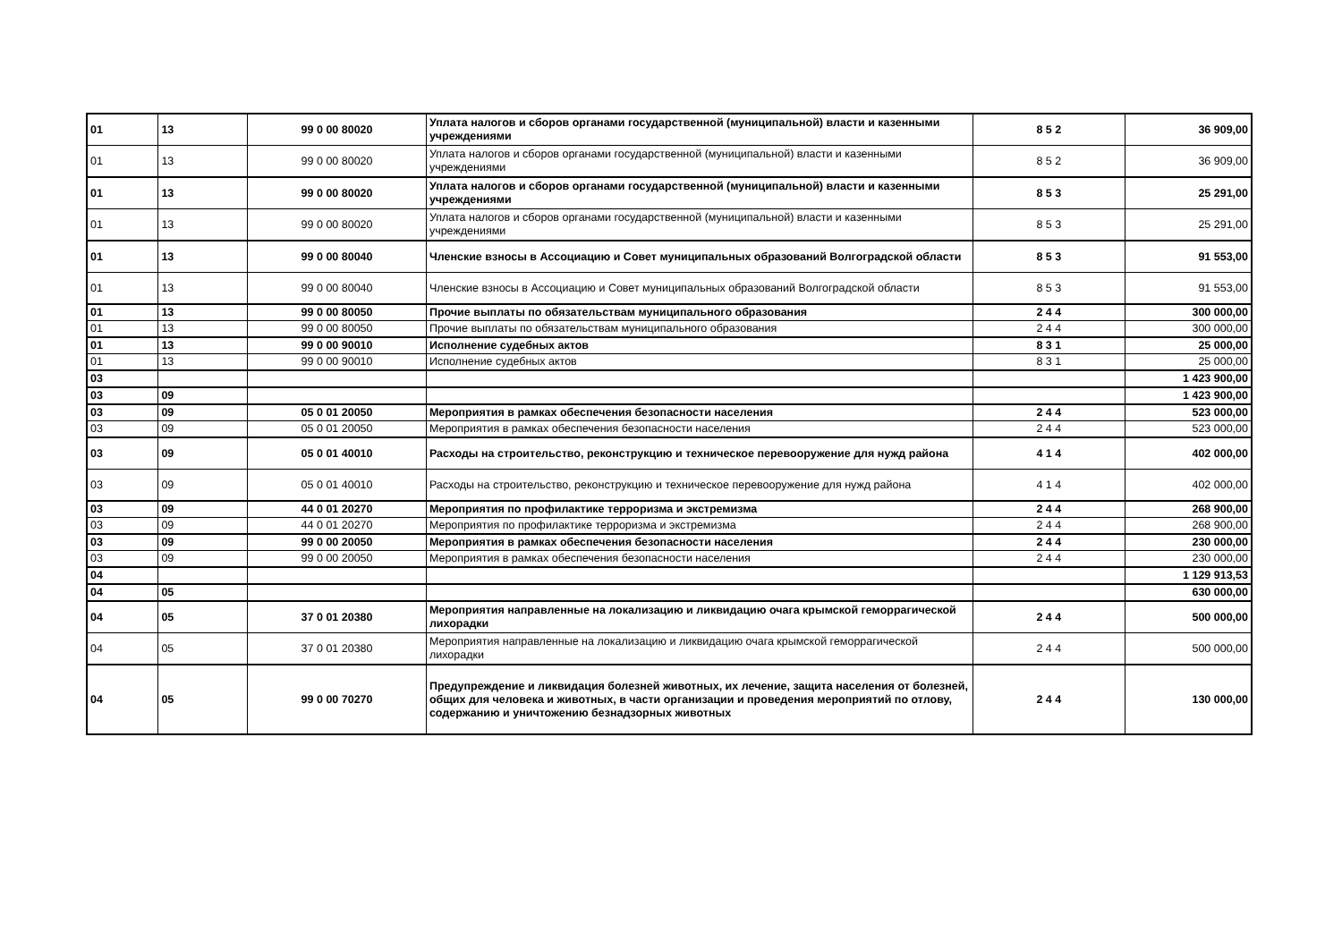| 01 | 13 | 99 0 00 80020 | Уплата налогов и сборов органами государственной (муниципальной) власти и казенными учреждениями | 8 5 2 | 36 909,00 |
| 01 | 13 | 99 0 00 80020 | Уплата налогов и сборов органами государственной (муниципальной) власти и казенными учреждениями | 8 5 2 | 36 909,00 |
| 01 | 13 | 99 0 00 80020 | Уплата налогов и сборов органами государственной (муниципальной) власти и казенными учреждениями | 8 5 3 | 25 291,00 |
| 01 | 13 | 99 0 00 80020 | Уплата налогов и сборов органами государственной (муниципальной) власти и казенными учреждениями | 8 5 3 | 25 291,00 |
| 01 | 13 | 99 0 00 80040 | Членские взносы в Ассоциацию и Совет муниципальных образований Волгоградской области | 8 5 3 | 91 553,00 |
| 01 | 13 | 99 0 00 80040 | Членские взносы в Ассоциацию и Совет муниципальных образований Волгоградской области | 8 5 3 | 91 553,00 |
| 01 | 13 | 99 0 00 80050 | Прочие выплаты по обязательствам муниципального образования | 2 4 4 | 300 000,00 |
| 01 | 13 | 99 0 00 80050 | Прочие выплаты по обязательствам муниципального образования | 2 4 4 | 300 000,00 |
| 01 | 13 | 99 0 00 90010 | Исполнение судебных актов | 8 3 1 | 25 000,00 |
| 01 | 13 | 99 0 00 90010 | Исполнение судебных актов | 8 3 1 | 25 000,00 |
| 03 | | | | | 1 423 900,00 |
| 03 | 09 | | | | 1 423 900,00 |
| 03 | 09 | 05 0 01 20050 | Мероприятия в рамках обеспечения безопасности населения | 2 4 4 | 523 000,00 |
| 03 | 09 | 05 0 01 20050 | Мероприятия в рамках обеспечения безопасности населения | 2 4 4 | 523 000,00 |
| 03 | 09 | 05 0 01 40010 | Расходы на строительство, реконструкцию и техническое перевооружение для нужд района | 4 1 4 | 402 000,00 |
| 03 | 09 | 05 0 01 40010 | Расходы на строительство, реконструкцию и техническое перевооружение для нужд района | 4 1 4 | 402 000,00 |
| 03 | 09 | 44 0 01 20270 | Мероприятия по профилактике терроризма и экстремизма | 2 4 4 | 268 900,00 |
| 03 | 09 | 44 0 01 20270 | Мероприятия по профилактике терроризма и экстремизма | 2 4 4 | 268 900,00 |
| 03 | 09 | 99 0 00 20050 | Мероприятия в рамках обеспечения безопасности населения | 2 4 4 | 230 000,00 |
| 03 | 09 | 99 0 00 20050 | Мероприятия в рамках обеспечения безопасности населения | 2 4 4 | 230 000,00 |
| 04 | | | | | 1 129 913,53 |
| 04 | 05 | | | | 630 000,00 |
| 04 | 05 | 37 0 01 20380 | Мероприятия направленные на локализацию и ликвидацию очага крымской геморрагической лихорадки | 2 4 4 | 500 000,00 |
| 04 | 05 | 37 0 01 20380 | Мероприятия направленные на локализацию и ликвидацию очага крымской геморрагической лихорадки | 2 4 4 | 500 000,00 |
| 04 | 05 | 99 0 00 70270 | Предупреждение и ликвидация болезней животных, их лечение, защита населения от болезней, общих для человека и животных, в части организации и проведения мероприятий по отлову, содержанию и уничтожению безнадзорных животных | 2 4 4 | 130 000,00 |